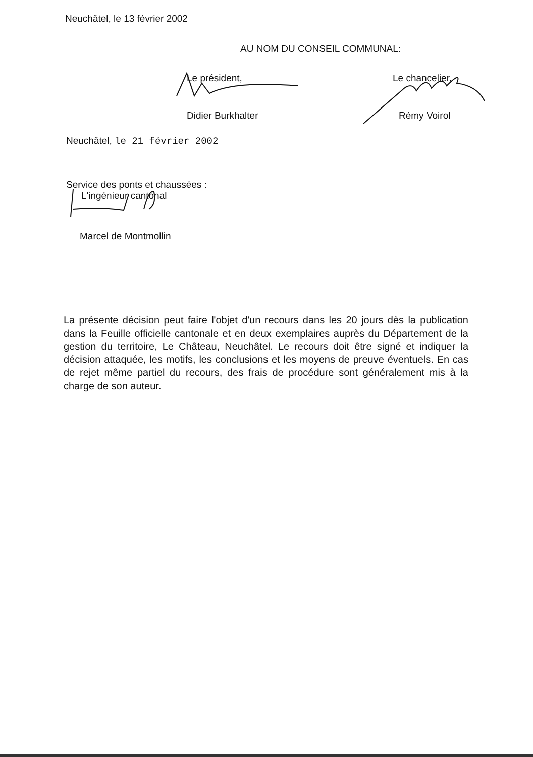Neuchâtel, le 13 février 2002
AU NOM DU CONSEIL COMMUNAL:
Le président,
Didier Burkhalter
Le chancelier,
Rémy Voirol
Neuchâtel, le 21 février 2002
Service des ponts et chaussées :
L'ingénieur cantonal
Marcel de Montmollin
La présente décision peut faire l'objet d'un recours dans les 20 jours dès la publication dans la Feuille officielle cantonale et en deux exemplaires auprès du Département de la gestion du territoire, Le Château, Neuchâtel. Le recours doit être signé et indiquer la décision attaquée, les motifs, les conclusions et les moyens de preuve éventuels. En cas de rejet même partiel du recours, des frais de procédure sont généralement mis à la charge de son auteur.